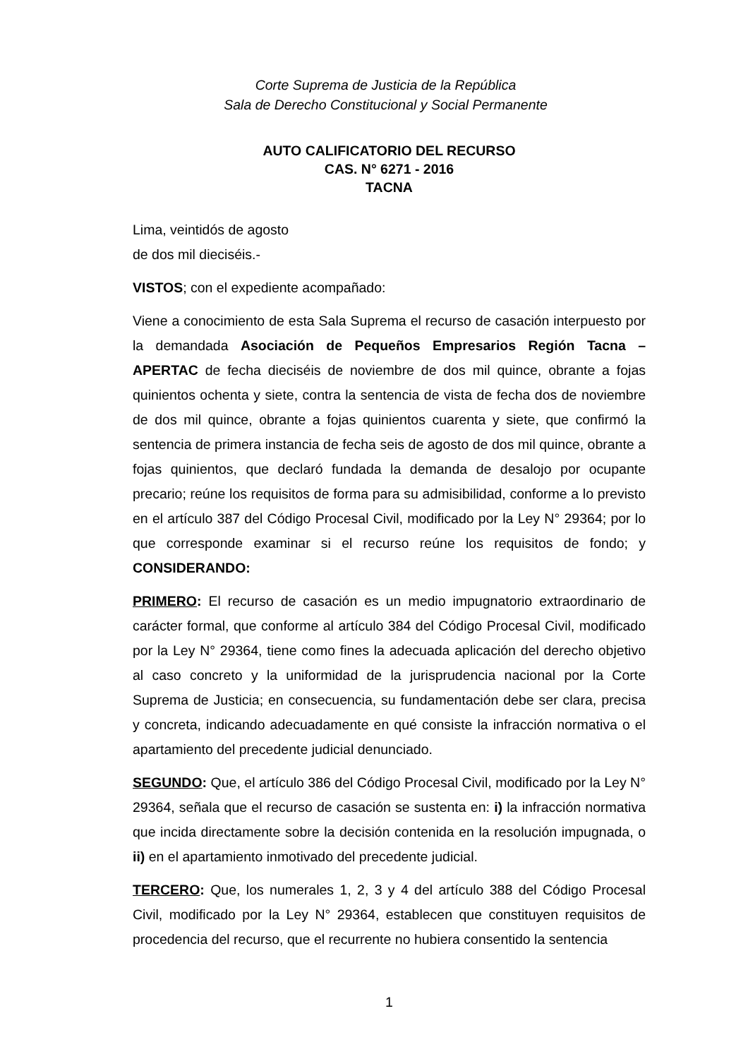Corte Suprema de Justicia de la República
Sala de Derecho Constitucional y Social Permanente
AUTO CALIFICATORIO DEL RECURSO
CAS. N° 6271 - 2016
TACNA
Lima, veintidós de agosto
de dos mil dieciséis.-
VISTOS; con el expediente acompañado:
Viene a conocimiento de esta Sala Suprema el recurso de casación interpuesto por la demandada Asociación de Pequeños Empresarios Región Tacna – APERTAC de fecha dieciséis de noviembre de dos mil quince, obrante a fojas quinientos ochenta y siete, contra la sentencia de vista de fecha dos de noviembre de dos mil quince, obrante a fojas quinientos cuarenta y siete, que confirmó la sentencia de primera instancia de fecha seis de agosto de dos mil quince, obrante a fojas quinientos, que declaró fundada la demanda de desalojo por ocupante precario; reúne los requisitos de forma para su admisibilidad, conforme a lo previsto en el artículo 387 del Código Procesal Civil, modificado por la Ley N° 29364; por lo que corresponde examinar si el recurso reúne los requisitos de fondo; y CONSIDERANDO:
PRIMERO: El recurso de casación es un medio impugnatorio extraordinario de carácter formal, que conforme al artículo 384 del Código Procesal Civil, modificado por la Ley N° 29364, tiene como fines la adecuada aplicación del derecho objetivo al caso concreto y la uniformidad de la jurisprudencia nacional por la Corte Suprema de Justicia; en consecuencia, su fundamentación debe ser clara, precisa y concreta, indicando adecuadamente en qué consiste la infracción normativa o el apartamiento del precedente judicial denunciado.
SEGUNDO: Que, el artículo 386 del Código Procesal Civil, modificado por la Ley N° 29364, señala que el recurso de casación se sustenta en: i) la infracción normativa que incida directamente sobre la decisión contenida en la resolución impugnada, o ii) en el apartamiento inmotivado del precedente judicial.
TERCERO: Que, los numerales 1, 2, 3 y 4 del artículo 388 del Código Procesal Civil, modificado por la Ley N° 29364, establecen que constituyen requisitos de procedencia del recurso, que el recurrente no hubiera consentido la sentencia
1